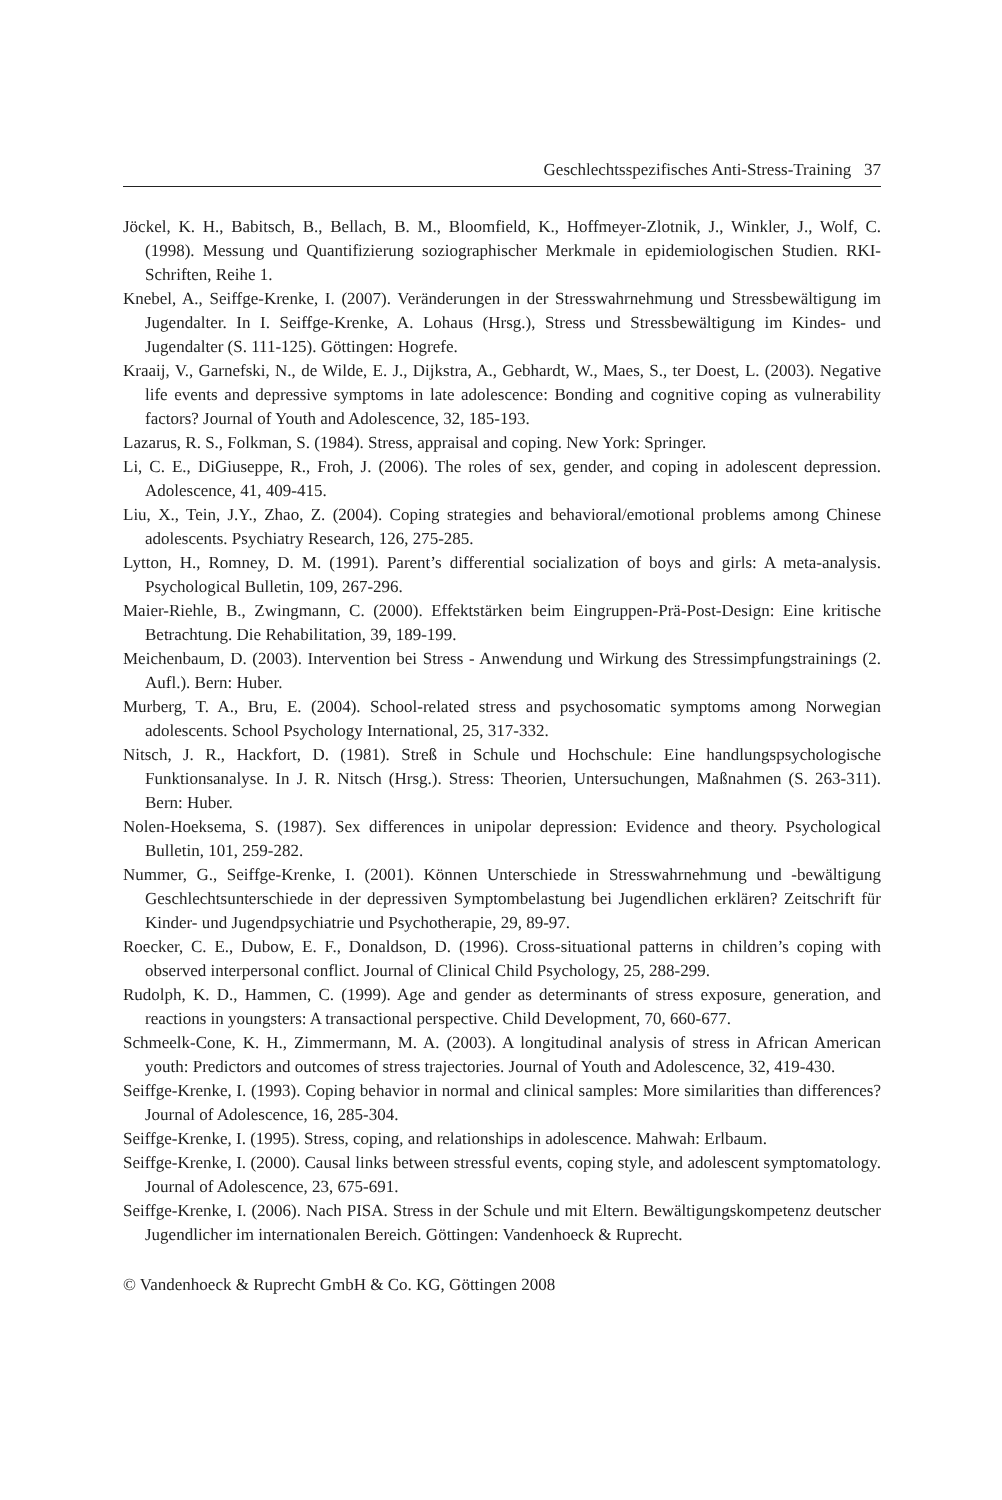Geschlechtsspezifisches Anti-Stress-Training 37
Jöckel, K. H., Babitsch, B., Bellach, B. M., Bloomfield, K., Hoffmeyer-Zlotnik, J., Winkler, J., Wolf, C. (1998). Messung und Quantifizierung soziographischer Merkmale in epidemiologischen Studien. RKI-Schriften, Reihe 1.
Knebel, A., Seiffge-Krenke, I. (2007). Veränderungen in der Stresswahrnehmung und Stressbewältigung im Jugendalter. In I. Seiffge-Krenke, A. Lohaus (Hrsg.), Stress und Stressbewältigung im Kindes- und Jugendalter (S. 111-125). Göttingen: Hogrefe.
Kraaij, V., Garnefski, N., de Wilde, E. J., Dijkstra, A., Gebhardt, W., Maes, S., ter Doest, L. (2003). Negative life events and depressive symptoms in late adolescence: Bonding and cognitive coping as vulnerability factors? Journal of Youth and Adolescence, 32, 185-193.
Lazarus, R. S., Folkman, S. (1984). Stress, appraisal and coping. New York: Springer.
Li, C. E., DiGiuseppe, R., Froh, J. (2006). The roles of sex, gender, and coping in adolescent depression. Adolescence, 41, 409-415.
Liu, X., Tein, J.Y., Zhao, Z. (2004). Coping strategies and behavioral/emotional problems among Chinese adolescents. Psychiatry Research, 126, 275-285.
Lytton, H., Romney, D. M. (1991). Parent’s differential socialization of boys and girls: A meta-analysis. Psychological Bulletin, 109, 267-296.
Maier-Riehle, B., Zwingmann, C. (2000). Effektstärken beim Eingruppen-Prä-Post-Design: Eine kritische Betrachtung. Die Rehabilitation, 39, 189-199.
Meichenbaum, D. (2003). Intervention bei Stress - Anwendung und Wirkung des Stressimpfungstrainings (2. Aufl.). Bern: Huber.
Murberg, T. A., Bru, E. (2004). School-related stress and psychosomatic symptoms among Norwegian adolescents. School Psychology International, 25, 317-332.
Nitsch, J. R., Hackfort, D. (1981). Streß in Schule und Hochschule: Eine handlungspsychologische Funktionsanalyse. In J. R. Nitsch (Hrsg.). Stress: Theorien, Untersuchungen, Maßnahmen (S. 263-311). Bern: Huber.
Nolen-Hoeksema, S. (1987). Sex differences in unipolar depression: Evidence and theory. Psychological Bulletin, 101, 259-282.
Nummer, G., Seiffge-Krenke, I. (2001). Können Unterschiede in Stresswahrnehmung und -bewältigung Geschlechtsunterschiede in der depressiven Symptombelastung bei Jugendlichen erklären? Zeitschrift für Kinder- und Jugendpsychiatrie und Psychotherapie, 29, 89-97.
Roecker, C. E., Dubow, E. F., Donaldson, D. (1996). Cross-situational patterns in children’s coping with observed interpersonal conflict. Journal of Clinical Child Psychology, 25, 288-299.
Rudolph, K. D., Hammen, C. (1999). Age and gender as determinants of stress exposure, generation, and reactions in youngsters: A transactional perspective. Child Development, 70, 660-677.
Schmeelk-Cone, K. H., Zimmermann, M. A. (2003). A longitudinal analysis of stress in African American youth: Predictors and outcomes of stress trajectories. Journal of Youth and Adolescence, 32, 419-430.
Seiffge-Krenke, I. (1993). Coping behavior in normal and clinical samples: More similarities than differences? Journal of Adolescence, 16, 285-304.
Seiffge-Krenke, I. (1995). Stress, coping, and relationships in adolescence. Mahwah: Erlbaum.
Seiffge-Krenke, I. (2000). Causal links between stressful events, coping style, and adolescent symptomatology. Journal of Adolescence, 23, 675-691.
Seiffge-Krenke, I. (2006). Nach PISA. Stress in der Schule und mit Eltern. Bewältigungskompetenz deutscher Jugendlicher im internationalen Bereich. Göttingen: Vandenhoeck & Ruprecht.
© Vandenhoeck & Ruprecht GmbH & Co. KG, Göttingen 2008